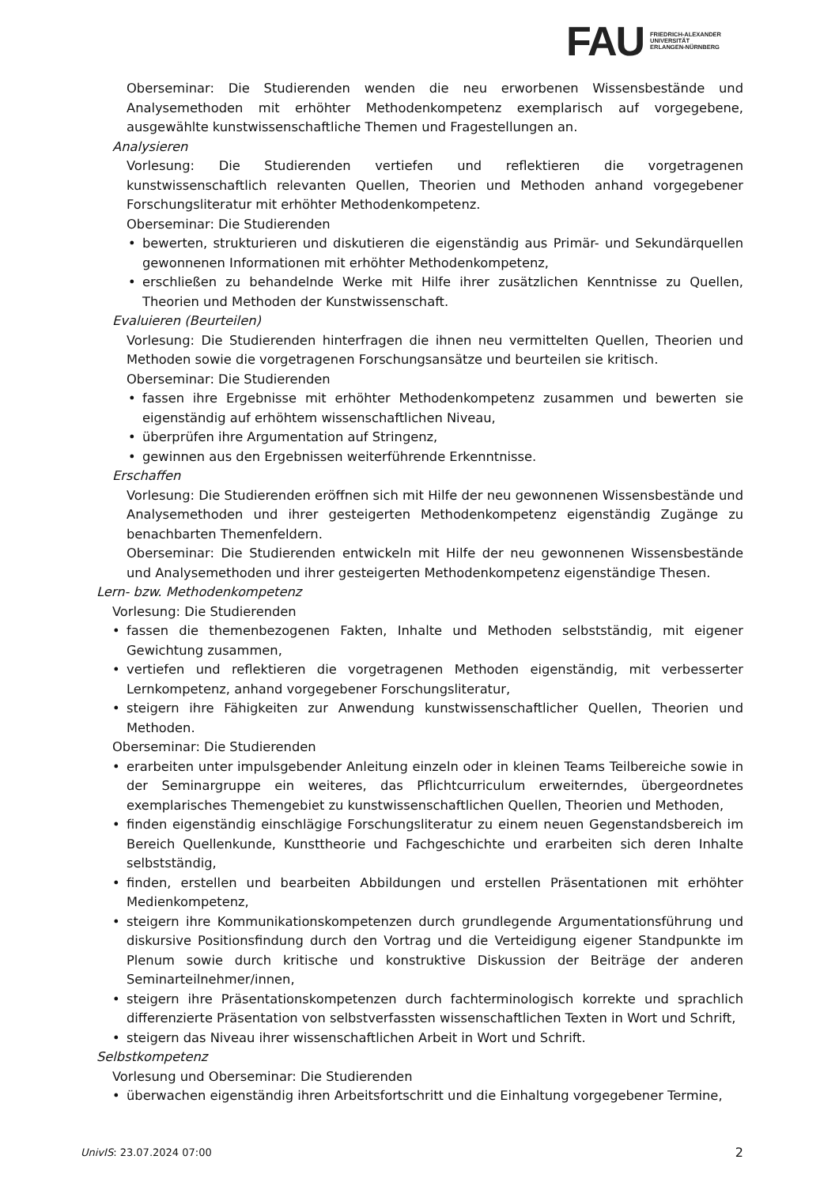FAU
FRIEDRICH-ALEXANDER
UNIVERSITÄT
ERLANGEN-NÜRNBERG
Oberseminar: Die Studierenden wenden die neu erworbenen Wissensbestände und Analysemethoden mit erhöhter Methodenkompetenz exemplarisch auf vorgegebene, ausgewählte kunstwissenschaftliche Themen und Fragestellungen an.
Analysieren
Vorlesung: Die Studierenden vertiefen und reflektieren die vorgetragenen kunstwissenschaftlich relevanten Quellen, Theorien und Methoden anhand vorgegebener Forschungsliteratur mit erhöhter Methodenkompetenz.
Oberseminar: Die Studierenden
• bewerten, strukturieren und diskutieren die eigenständig aus Primär- und Sekundärquellen gewonnenen Informationen mit erhöhter Methodenkompetenz,
• erschließen zu behandelnde Werke mit Hilfe ihrer zusätzlichen Kenntnisse zu Quellen, Theorien und Methoden der Kunstwissenschaft.
Evaluieren (Beurteilen)
Vorlesung: Die Studierenden hinterfragen die ihnen neu vermittelten Quellen, Theorien und Methoden sowie die vorgetragenen Forschungsansätze und beurteilen sie kritisch.
Oberseminar: Die Studierenden
• fassen ihre Ergebnisse mit erhöhter Methodenkompetenz zusammen und bewerten sie eigenständig auf erhöhtem wissenschaftlichen Niveau,
• überprüfen ihre Argumentation auf Stringenz,
• gewinnen aus den Ergebnissen weiterführende Erkenntnisse.
Erschaffen
Vorlesung: Die Studierenden eröffnen sich mit Hilfe der neu gewonnenen Wissensbestände und Analysemethoden und ihrer gesteigerten Methodenkompetenz eigenständig Zugänge zu benachbarten Themenfeldern.
Oberseminar: Die Studierenden entwickeln mit Hilfe der neu gewonnenen Wissensbestände und Analysemethoden und ihrer gesteigerten Methodenkompetenz eigenständige Thesen.
Lern- bzw. Methodenkompetenz
Vorlesung: Die Studierenden
• fassen die themenbezogenen Fakten, Inhalte und Methoden selbstständig, mit eigener Gewichtung zusammen,
• vertiefen und reflektieren die vorgetragenen Methoden eigenständig, mit verbesserter Lernkompetenz, anhand vorgegebener Forschungsliteratur,
• steigern ihre Fähigkeiten zur Anwendung kunstwissenschaftlicher Quellen, Theorien und Methoden.
Oberseminar: Die Studierenden
• erarbeiten unter impulsgebender Anleitung einzeln oder in kleinen Teams Teilbereiche sowie in der Seminargruppe ein weiteres, das Pflichtcurriculum erweiterndes, übergeordnetes exemplarisches Themengebiet zu kunstwissenschaftlichen Quellen, Theorien und Methoden,
• finden eigenständig einschlägige Forschungsliteratur zu einem neuen Gegenstandsbereich im Bereich Quellenkunde, Kunsttheorie und Fachgeschichte und erarbeiten sich deren Inhalte selbstständig,
• finden, erstellen und bearbeiten Abbildungen und erstellen Präsentationen mit erhöhter Medienkompetenz,
• steigern ihre Kommunikationskompetenzen durch grundlegende Argumentationsführung und diskursive Positionsfindung durch den Vortrag und die Verteidigung eigener Standpunkte im Plenum sowie durch kritische und konstruktive Diskussion der Beiträge der anderen Seminarteilnehmer/innen,
• steigern ihre Präsentationskompetenzen durch fachterminologisch korrekte und sprachlich differenzierte Präsentation von selbstverfassten wissenschaftlichen Texten in Wort und Schrift,
• steigern das Niveau ihrer wissenschaftlichen Arbeit in Wort und Schrift.
Selbstkompetenz
Vorlesung und Oberseminar: Die Studierenden
• überwachen eigenständig ihren Arbeitsfortschritt und die Einhaltung vorgegebener Termine,
UnivIS: 23.07.2024 07:00
2